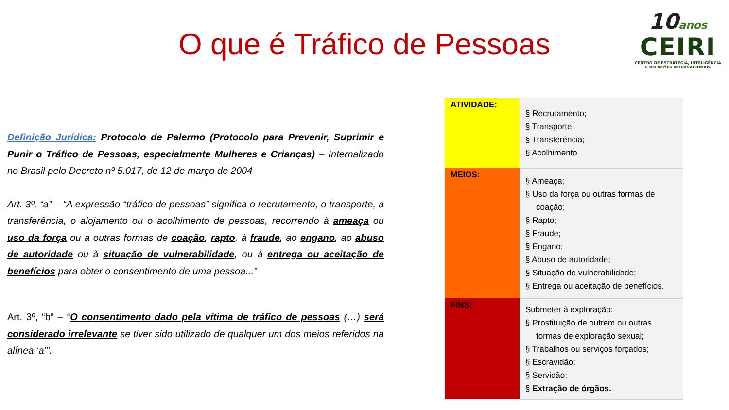O que é Tráfico de Pessoas
10anos
CEIRI
CENTRO DE ESTRATÉGIA, INTELIGÊNCIA
E RELAÇÕES INTERNACIONAIS
Definição Jurídica: Protocolo de Palermo (Protocolo para Prevenir, Suprimir e Punir o Tráfico de Pessoas, especialmente Mulheres e Crianças) – Internalizado no Brasil pelo Decreto nº 5.017, de 12 de março de 2004
Art. 3º, “a” – “A expressão “tráfico de pessoas” significa o recrutamento, o transporte, a transferência, o alojamento ou o acolhimento de pessoas, recorrendo à ameaça ou uso da força ou a outras formas de coação, rapto, à fraude, ao engano, ao abuso de autoridade ou à situação de vulnerabilidade, ou à entrega ou aceitação de benefícios para obter o consentimento de uma pessoa...”
Art. 3º, “b” – “O consentimento dado pela vítima de tráfico de pessoas (…) será considerado irrelevante se tiver sido utilizado de qualquer um dos meios referidos na alínea ‘a’”.
| ATIVIDADE: | § Recrutamento; § Transporte; § Transferência; § Acolhimento |
| MEIOS: | § Ameaça; § Uso da força ou outras formas de coação; § Rapto; § Fraude; § Engano; § Abuso de autoridade; § Situação de vulnerabilidade; § Entrega ou aceitação de benefícios. |
| FINS: | Submeter à exploração: § Prostituição de outrem ou outras formas de exploração sexual; § Trabalhos ou serviços forçados; § Escravidão; § Servidão; § Extração de órgãos. |